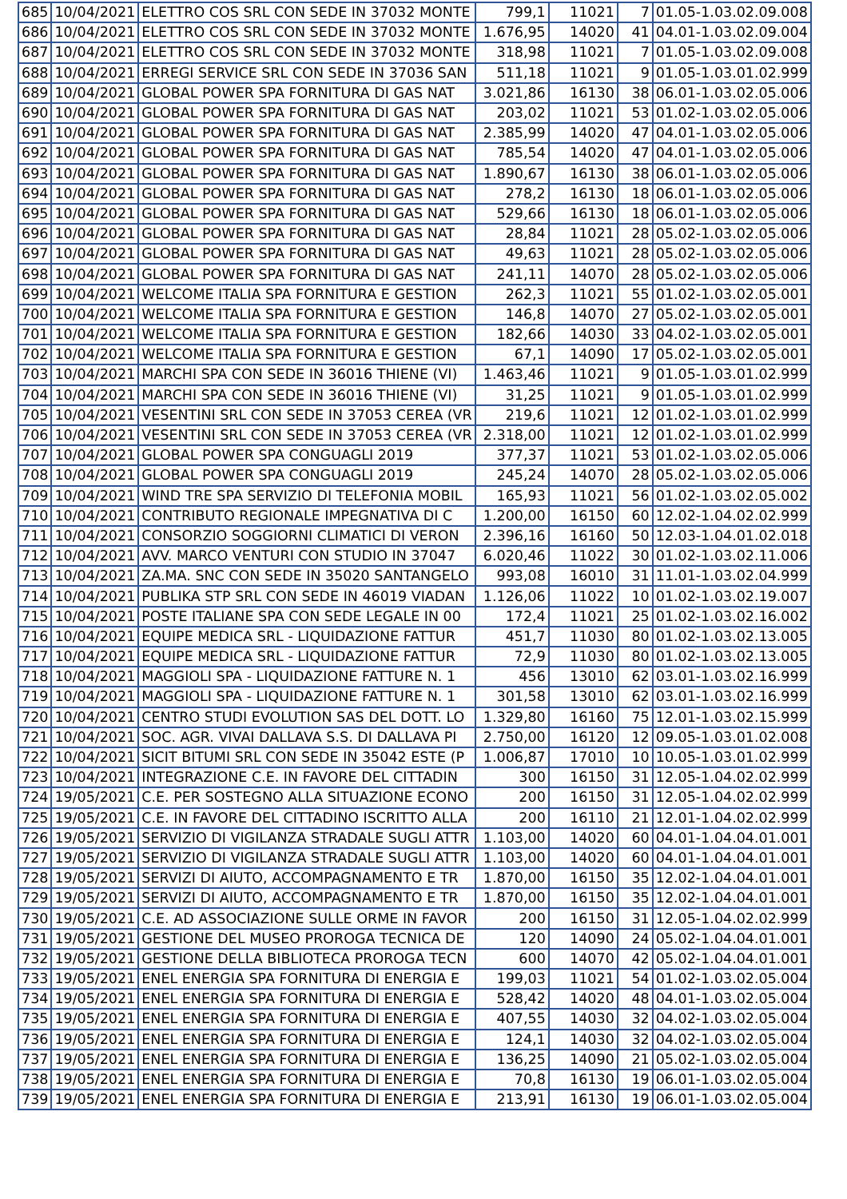| 685 | 10/04/2021 | ELETTRO COS SRL CON SEDE IN 37032 MONTE | 799,1 | 11021 | 7 | 01.05-1.03.02.09.008 |
| 686 | 10/04/2021 | ELETTRO COS SRL CON SEDE IN 37032 MONTE | 1.676,95 | 14020 | 41 | 04.01-1.03.02.09.004 |
| 687 | 10/04/2021 | ELETTRO COS SRL CON SEDE IN 37032 MONTE | 318,98 | 11021 | 7 | 01.05-1.03.02.09.008 |
| 688 | 10/04/2021 | ERREGI SERVICE SRL CON SEDE IN 37036 SAN | 511,18 | 11021 | 9 | 01.05-1.03.01.02.999 |
| 689 | 10/04/2021 | GLOBAL POWER SPA FORNITURA DI GAS NAT | 3.021,86 | 16130 | 38 | 06.01-1.03.02.05.006 |
| 690 | 10/04/2021 | GLOBAL POWER SPA FORNITURA DI GAS NAT | 203,02 | 11021 | 53 | 01.02-1.03.02.05.006 |
| 691 | 10/04/2021 | GLOBAL POWER SPA FORNITURA DI GAS NAT | 2.385,99 | 14020 | 47 | 04.01-1.03.02.05.006 |
| 692 | 10/04/2021 | GLOBAL POWER SPA FORNITURA DI GAS NAT | 785,54 | 14020 | 47 | 04.01-1.03.02.05.006 |
| 693 | 10/04/2021 | GLOBAL POWER SPA FORNITURA DI GAS NAT | 1.890,67 | 16130 | 38 | 06.01-1.03.02.05.006 |
| 694 | 10/04/2021 | GLOBAL POWER SPA FORNITURA DI GAS NAT | 278,2 | 16130 | 18 | 06.01-1.03.02.05.006 |
| 695 | 10/04/2021 | GLOBAL POWER SPA FORNITURA DI GAS NAT | 529,66 | 16130 | 18 | 06.01-1.03.02.05.006 |
| 696 | 10/04/2021 | GLOBAL POWER SPA FORNITURA DI GAS NAT | 28,84 | 11021 | 28 | 05.02-1.03.02.05.006 |
| 697 | 10/04/2021 | GLOBAL POWER SPA FORNITURA DI GAS NAT | 49,63 | 11021 | 28 | 05.02-1.03.02.05.006 |
| 698 | 10/04/2021 | GLOBAL POWER SPA FORNITURA DI GAS NAT | 241,11 | 14070 | 28 | 05.02-1.03.02.05.006 |
| 699 | 10/04/2021 | WELCOME ITALIA SPA FORNITURA E GESTION | 262,3 | 11021 | 55 | 01.02-1.03.02.05.001 |
| 700 | 10/04/2021 | WELCOME ITALIA SPA FORNITURA E GESTION | 146,8 | 14070 | 27 | 05.02-1.03.02.05.001 |
| 701 | 10/04/2021 | WELCOME ITALIA SPA FORNITURA E GESTION | 182,66 | 14030 | 33 | 04.02-1.03.02.05.001 |
| 702 | 10/04/2021 | WELCOME ITALIA SPA FORNITURA E GESTION | 67,1 | 14090 | 17 | 05.02-1.03.02.05.001 |
| 703 | 10/04/2021 | MARCHI SPA CON SEDE IN 36016 THIENE (VI) | 1.463,46 | 11021 | 9 | 01.05-1.03.01.02.999 |
| 704 | 10/04/2021 | MARCHI SPA CON SEDE IN 36016 THIENE (VI) | 31,25 | 11021 | 9 | 01.05-1.03.01.02.999 |
| 705 | 10/04/2021 | VESENTINI SRL CON SEDE IN 37053 CEREA (VR | 219,6 | 11021 | 12 | 01.02-1.03.01.02.999 |
| 706 | 10/04/2021 | VESENTINI SRL CON SEDE IN 37053 CEREA (VR | 2.318,00 | 11021 | 12 | 01.02-1.03.01.02.999 |
| 707 | 10/04/2021 | GLOBAL POWER SPA CONGUAGLI 2019 | 377,37 | 11021 | 53 | 01.02-1.03.02.05.006 |
| 708 | 10/04/2021 | GLOBAL POWER SPA CONGUAGLI 2019 | 245,24 | 14070 | 28 | 05.02-1.03.02.05.006 |
| 709 | 10/04/2021 | WIND TRE SPA SERVIZIO DI TELEFONIA MOBIL | 165,93 | 11021 | 56 | 01.02-1.03.02.05.002 |
| 710 | 10/04/2021 | CONTRIBUTO REGIONALE IMPEGNATIVA DI C | 1.200,00 | 16150 | 60 | 12.02-1.04.02.02.999 |
| 711 | 10/04/2021 | CONSORZIO SOGGIORNI CLIMATICI DI VERON | 2.396,16 | 16160 | 50 | 12.03-1.04.01.02.018 |
| 712 | 10/04/2021 | AVV. MARCO VENTURI CON STUDIO IN 37047 | 6.020,46 | 11022 | 30 | 01.02-1.03.02.11.006 |
| 713 | 10/04/2021 | ZA.MA. SNC CON SEDE IN 35020 SANTANGELO | 993,08 | 16010 | 31 | 11.01-1.03.02.04.999 |
| 714 | 10/04/2021 | PUBLIKA STP SRL CON SEDE IN 46019 VIADAN | 1.126,06 | 11022 | 10 | 01.02-1.03.02.19.007 |
| 715 | 10/04/2021 | POSTE ITALIANE SPA CON SEDE LEGALE IN 00 | 172,4 | 11021 | 25 | 01.02-1.03.02.16.002 |
| 716 | 10/04/2021 | EQUIPE MEDICA SRL - LIQUIDAZIONE FATTUR | 451,7 | 11030 | 80 | 01.02-1.03.02.13.005 |
| 717 | 10/04/2021 | EQUIPE MEDICA SRL - LIQUIDAZIONE FATTUR | 72,9 | 11030 | 80 | 01.02-1.03.02.13.005 |
| 718 | 10/04/2021 | MAGGIOLI SPA - LIQUIDAZIONE FATTURE N. 1 | 456 | 13010 | 62 | 03.01-1.03.02.16.999 |
| 719 | 10/04/2021 | MAGGIOLI SPA - LIQUIDAZIONE FATTURE N. 1 | 301,58 | 13010 | 62 | 03.01-1.03.02.16.999 |
| 720 | 10/04/2021 | CENTRO STUDI EVOLUTION SAS DEL DOTT. LO | 1.329,80 | 16160 | 75 | 12.01-1.03.02.15.999 |
| 721 | 10/04/2021 | SOC. AGR. VIVAI DALLAVA S.S. DI DALLAVA PI | 2.750,00 | 16120 | 12 | 09.05-1.03.01.02.008 |
| 722 | 10/04/2021 | SICIT BITUMI SRL CON SEDE IN 35042 ESTE (P | 1.006,87 | 17010 | 10 | 10.05-1.03.01.02.999 |
| 723 | 10/04/2021 | INTEGRAZIONE C.E. IN FAVORE DEL CITTADIN | 300 | 16150 | 31 | 12.05-1.04.02.02.999 |
| 724 | 19/05/2021 | C.E. PER SOSTEGNO ALLA SITUAZIONE ECONO | 200 | 16150 | 31 | 12.05-1.04.02.02.999 |
| 725 | 19/05/2021 | C.E. IN FAVORE DEL CITTADINO ISCRITTO ALLA | 200 | 16110 | 21 | 12.01-1.04.02.02.999 |
| 726 | 19/05/2021 | SERVIZIO DI VIGILANZA STRADALE SUGLI ATTR | 1.103,00 | 14020 | 60 | 04.01-1.04.04.01.001 |
| 727 | 19/05/2021 | SERVIZIO DI VIGILANZA STRADALE SUGLI ATTR | 1.103,00 | 14020 | 60 | 04.01-1.04.04.01.001 |
| 728 | 19/05/2021 | SERVIZI DI AIUTO, ACCOMPAGNAMENTO E TR | 1.870,00 | 16150 | 35 | 12.02-1.04.04.01.001 |
| 729 | 19/05/2021 | SERVIZI DI AIUTO, ACCOMPAGNAMENTO E TR | 1.870,00 | 16150 | 35 | 12.02-1.04.04.01.001 |
| 730 | 19/05/2021 | C.E. AD ASSOCIAZIONE SULLE ORME IN FAVOR | 200 | 16150 | 31 | 12.05-1.04.02.02.999 |
| 731 | 19/05/2021 | GESTIONE DEL MUSEO PROROGA TECNICA DE | 120 | 14090 | 24 | 05.02-1.04.04.01.001 |
| 732 | 19/05/2021 | GESTIONE DELLA BIBLIOTECA PROROGA TECN | 600 | 14070 | 42 | 05.02-1.04.04.01.001 |
| 733 | 19/05/2021 | ENEL ENERGIA SPA FORNITURA DI ENERGIA E | 199,03 | 11021 | 54 | 01.02-1.03.02.05.004 |
| 734 | 19/05/2021 | ENEL ENERGIA SPA FORNITURA DI ENERGIA E | 528,42 | 14020 | 48 | 04.01-1.03.02.05.004 |
| 735 | 19/05/2021 | ENEL ENERGIA SPA FORNITURA DI ENERGIA E | 407,55 | 14030 | 32 | 04.02-1.03.02.05.004 |
| 736 | 19/05/2021 | ENEL ENERGIA SPA FORNITURA DI ENERGIA E | 124,1 | 14030 | 32 | 04.02-1.03.02.05.004 |
| 737 | 19/05/2021 | ENEL ENERGIA SPA FORNITURA DI ENERGIA E | 136,25 | 14090 | 21 | 05.02-1.03.02.05.004 |
| 738 | 19/05/2021 | ENEL ENERGIA SPA FORNITURA DI ENERGIA E | 70,8 | 16130 | 19 | 06.01-1.03.02.05.004 |
| 739 | 19/05/2021 | ENEL ENERGIA SPA FORNITURA DI ENERGIA E | 213,91 | 16130 | 19 | 06.01-1.03.02.05.004 |